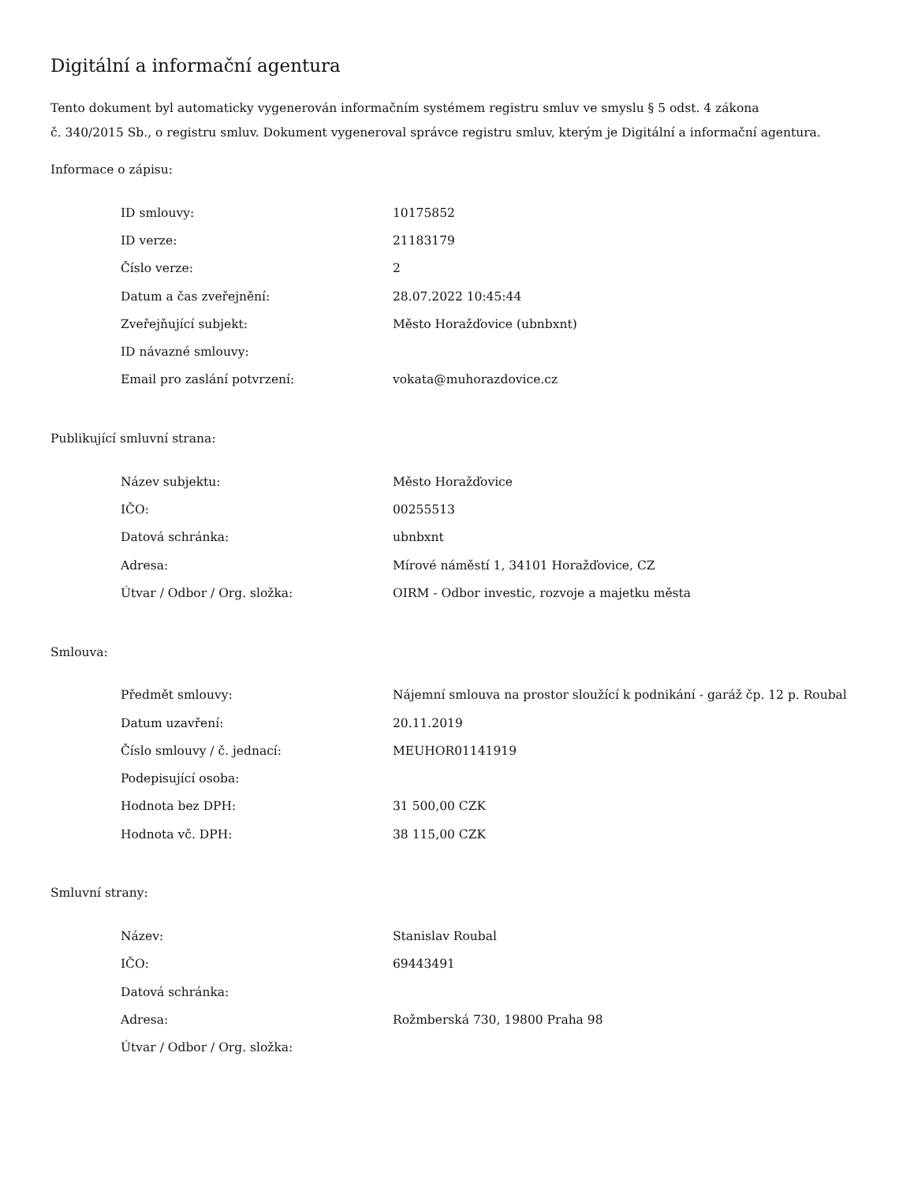Digitální a informační agentura
Tento dokument byl automaticky vygenerován informačním systémem registru smluv ve smyslu § 5 odst. 4 zákona
č. 340/2015 Sb., o registru smluv. Dokument vygeneroval správce registru smluv, kterým je Digitální a informační agentura.
Informace o zápisu:
| ID smlouvy: | 10175852 |
| ID verze: | 21183179 |
| Číslo verze: | 2 |
| Datum a čas zveřejnění: | 28.07.2022 10:45:44 |
| Zveřejňující subjekt: | Město Horažďovice (ubnbxnt) |
| ID návazné smlouvy: | |
| Email pro zaslání potvrzení: | vokata@muhorazdovice.cz |
Publikující smluvní strana:
| Název subjektu: | Město Horažďovice |
| IČO: | 00255513 |
| Datová schránka: | ubnbxnt |
| Adresa: | Mírové náměstí 1, 34101 Horažďovice, CZ |
| Útvar / Odbor / Org. složka: | OIRM - Odbor investic, rozvoje a majetku města |
Smlouva:
| Předmět smlouvy: | Nájemní smlouva na prostor sloužící k podnikání - garáž čp. 12 p. Roubal |
| Datum uzavření: | 20.11.2019 |
| Číslo smlouvy / č. jednací: | MEUHOR01141919 |
| Podepisující osoba: | |
| Hodnota bez DPH: | 31 500,00 CZK |
| Hodnota vč. DPH: | 38 115,00 CZK |
Smluvní strany:
| Název: | Stanislav Roubal |
| IČO: | 69443491 |
| Datová schránka: | |
| Adresa: | Rožmberská 730, 19800 Praha 98 |
| Útvar / Odbor / Org. složka: | |